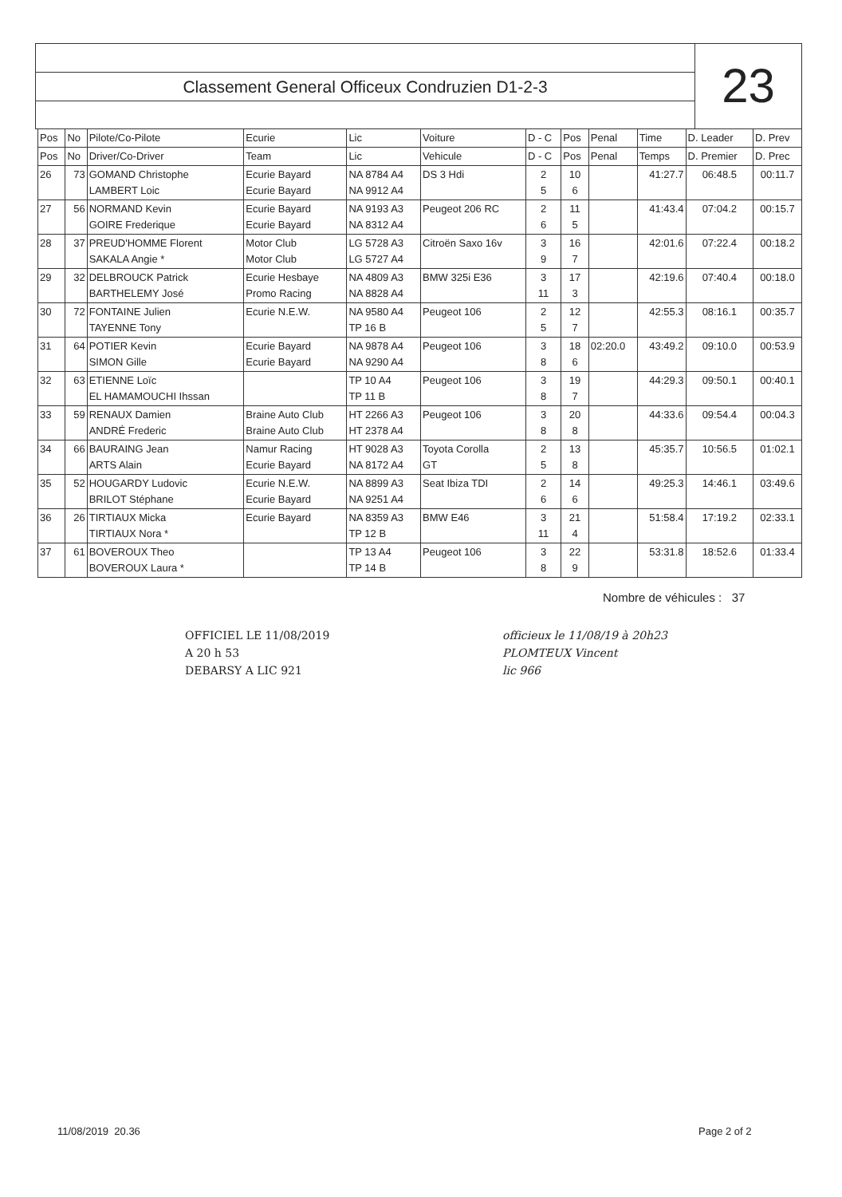Classement General Officeux Condruzien D1-2-3
23
| Pos | No | Pilote/Co-Pilote | Ecurie | Lic | Voiture | D - C | Pos | Penal | Time | D. Leader | D. Prev |
| --- | --- | --- | --- | --- | --- | --- | --- | --- | --- | --- | --- |
| Pos | No | Driver/Co-Driver | Team | Lic | Vehicule | D - C | Pos | Penal | Temps | D. Premier | D. Prec |
| 26 | 73 | GOMAND Christophe LAMBERT Loic | Ecurie Bayard Ecurie Bayard | NA 8784 A4 NA 9912 A4 | DS 3 Hdi | 2 5 | 10 6 | | 41:27.7 | 06:48.5 | 00:11.7 |
| 27 | 56 | NORMAND Kevin GOIRE Frederique | Ecurie Bayard Ecurie Bayard | NA 9193 A3 NA 8312 A4 | Peugeot 206 RC | 2 6 | 11 5 | | 41:43.4 | 07:04.2 | 00:15.7 |
| 28 | 37 | PREUD'HOMME Florent SAKALA Angie * | Motor Club Motor Club | LG 5728 A3 LG 5727 A4 | Citroën Saxo 16v | 3 9 | 16 7 | | 42:01.6 | 07:22.4 | 00:18.2 |
| 29 | 32 | DELBROUCK Patrick BARTHELEMY José | Ecurie Hesbaye Promo Racing | NA 4809 A3 NA 8828 A4 | BMW 325i E36 | 3 11 | 17 3 | | 42:19.6 | 07:40.4 | 00:18.0 |
| 30 | 72 | FONTAINE Julien TAYENNE Tony | Ecurie N.E.W. | NA 9580 A4 TP 16 B | Peugeot 106 | 2 5 | 12 7 | | 42:55.3 | 08:16.1 | 00:35.7 |
| 31 | 64 | POTIER Kevin SIMON Gille | Ecurie Bayard Ecurie Bayard | NA 9878 A4 NA 9290 A4 | Peugeot 106 | 3 8 | 18 6 | 02:20.0 | 43:49.2 | 09:10.0 | 00:53.9 |
| 32 | 63 | ETIENNE Loïc EL HAMAMOUCHI Ihssan | | TP 10 A4 TP 11 B | Peugeot 106 | 3 8 | 19 7 | | 44:29.3 | 09:50.1 | 00:40.1 |
| 33 | 59 | RENAUX Damien ANDRÉ Frederic | Braine Auto Club Braine Auto Club | HT 2266 A3 HT 2378 A4 | Peugeot 106 | 3 8 | 20 8 | | 44:33.6 | 09:54.4 | 00:04.3 |
| 34 | 66 | BAURAING Jean ARTS Alain | Namur Racing Ecurie Bayard | HT 9028 A3 NA 8172 A4 | Toyota Corolla GT | 2 5 | 13 8 | | 45:35.7 | 10:56.5 | 01:02.1 |
| 35 | 52 | HOUGARDY Ludovic BRILOT Stéphane | Ecurie N.E.W. Ecurie Bayard | NA 8899 A3 NA 9251 A4 | Seat Ibiza TDI | 2 6 | 14 6 | | 49:25.3 | 14:46.1 | 03:49.6 |
| 36 | 26 | TIRTIAUX Micka TIRTIAUX Nora * | Ecurie Bayard | NA 8359 A3 TP 12 B | BMW E46 | 3 11 | 21 4 | | 51:58.4 | 17:19.2 | 02:33.1 |
| 37 | 61 | BOVEROUX Theo BOVEROUX Laura * | | TP 13 A4 TP 14 B | Peugeot 106 | 3 8 | 22 9 | | 53:31.8 | 18:52.6 | 01:33.4 |
Nombre de véhicules : 37
OFFICIEL LE 11/08/2019
A 20 h 53
DEBARSY A LIC 921
officieux le 11/08/19 à 20h23
PLOMTEUX Vincent
lic 966
11/08/2019 20.36 Page 2 of 2